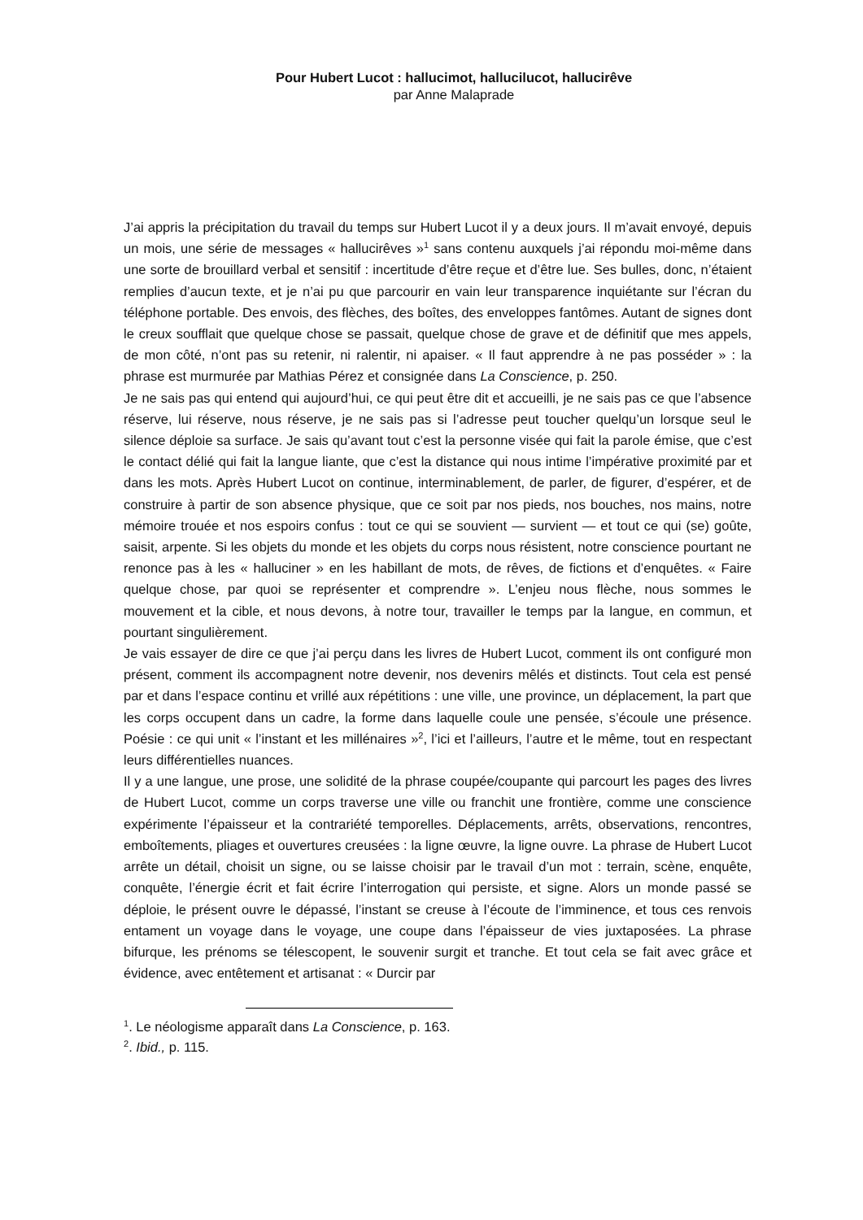Pour Hubert Lucot : hallucimot, hallucilucot, hallucirêve
par Anne Malaprade
J’ai appris la précipitation du travail du temps sur Hubert Lucot il y a deux jours. Il m’avait envoyé, depuis un mois, une série de messages « hallucirêves »<sup>1</sup> sans contenu auxquels j’ai répondu moi-même dans une sorte de brouillard verbal et sensitif : incertitude d’être reçue et d’être lue. Ses bulles, donc, n’étaient remplies d’aucun texte, et je n’ai pu que parcourir en vain leur transparence inquiétante sur l’écran du téléphone portable. Des envois, des flèches, des boîtes, des enveloppes fantômes. Autant de signes dont le creux soufflait que quelque chose se passait, quelque chose de grave et de définitif que mes appels, de mon côté, n’ont pas su retenir, ni ralentir, ni apaiser. « Il faut apprendre à ne pas posséder » : la phrase est murmurée par Mathias Pérez et consignée dans La Conscience, p. 250.
Je ne sais pas qui entend qui aujourd’hui, ce qui peut être dit et accueilli, je ne sais pas ce que l’absence réserve, lui réserve, nous réserve, je ne sais pas si l’adresse peut toucher quelqu’un lorsque seul le silence déploie sa surface. Je sais qu’avant tout c’est la personne visée qui fait la parole émise, que c’est le contact délié qui fait la langue liante, que c’est la distance qui nous intime l’impérative proximité par et dans les mots. Après Hubert Lucot on continue, interminablement, de parler, de figurer, d’espérer, et de construire à partir de son absence physique, que ce soit par nos pieds, nos bouches, nos mains, notre mémoire trouée et nos espoirs confus : tout ce qui se souvient — survient — et tout ce qui (se) goûte, saisit, arpente. Si les objets du monde et les objets du corps nous résistent, notre conscience pourtant ne renonce pas à les « halluciner » en les habillant de mots, de rêves, de fictions et d’enquêtes. « Faire quelque chose, par quoi se représenter et comprendre ». L’enjeu nous flèche, nous sommes le mouvement et la cible, et nous devons, à notre tour, travailler le temps par la langue, en commun, et pourtant singulièrement.
Je vais essayer de dire ce que j’ai perçu dans les livres de Hubert Lucot, comment ils ont configuré mon présent, comment ils accompagnent notre devenir, nos devenirs mêlés et distincts. Tout cela est pensé par et dans l’espace continu et vrillé aux répétitions : une ville, une province, un déplacement, la part que les corps occupent dans un cadre, la forme dans laquelle coule une pensée, s’écoule une présence. Poésie : ce qui unit « l’instant et les millénaires »<sup>2</sup>, l’ici et l’ailleurs, l’autre et le même, tout en respectant leurs différentielles nuances.
Il y a une langue, une prose, une solidité de la phrase coupée/coupante qui parcourt les pages des livres de Hubert Lucot, comme un corps traverse une ville ou franchit une frontière, comme une conscience expérimente l’épaisseur et la contrariété temporelles. Déplacements, arrêts, observations, rencontres, emboîtements, pliages et ouvertures creusées : la ligne œuvre, la ligne ouvre. La phrase de Hubert Lucot arrête un détail, choisit un signe, ou se laisse choisir par le travail d’un mot : terrain, scène, enquête, conquête, l’énergie écrit et fait écrire l’interrogation qui persiste, et signe. Alors un monde passé se déploie, le présent ouvre le dépassé, l’instant se creuse à l’écoute de l’imminence, et tous ces renvois entament un voyage dans le voyage, une coupe dans l’épaisseur de vies juxtaposées. La phrase bifurque, les prénoms se télescopent, le souvenir surgit et tranche. Et tout cela se fait avec grâce et évidence, avec entêtement et artisanat : « Durcir par
<sup>1</sup>. Le néologisme apparaît dans La Conscience, p. 163.
<sup>2</sup>. Ibid., p. 115.